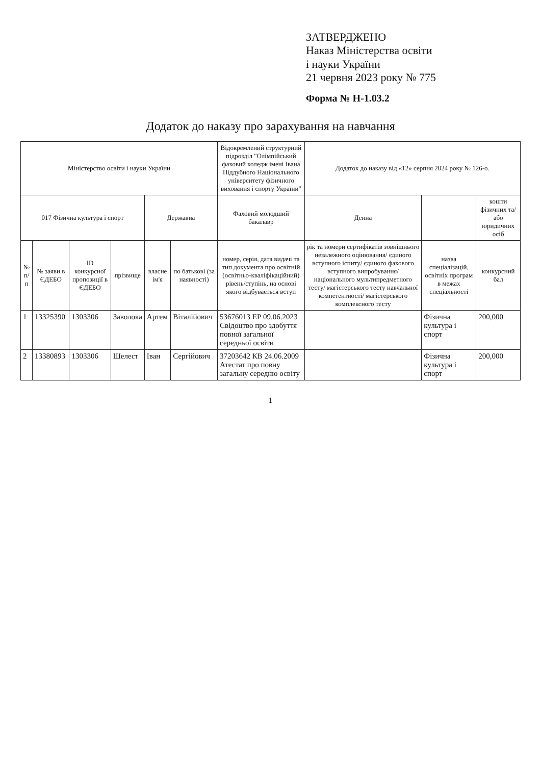ЗАТВЕРДЖЕНО
Наказ Міністерства освіти
і науки України
21 червня 2023 року № 775
Форма № Н-1.03.2
Додаток до наказу про зарахування на навчання
| Міністерство освіти і науки України | | | | | | Відокремлений структурний підрозділ "Олімпійський фаховий коледж імені Івана Піддубного Національного університету фізичного виховання і спорту України" | Додаток до наказу від «12» серпня 2024 року № 126-о. | | |
| 017 Фізична культура і спорт | | | | Державна | | Фаховий молодший бакалавр | Денна | | кошти фізичних та/або юридичних осіб |
| № п/п | № заяви в ЄДЕБО | ID конкурсної пропозиції в ЄДЕБО | прізвище | власне ім'я | по батькові (за наявності) | номер, серія, дата видачі та тип документа про освітній (освітньо-кваліфікаційний) рівень/ступінь, на основі якого відбувається вступ | рік та номери сертифікатів зовнішнього незалежного оцінювання/ єдиного вступного іспиту/ єдиного фахового вступного випробування/ національного мультипредметного тесту/ магістерського тесту навчальної компетентності/ магістерського комплексного тесту | назва спеціалізацій, освітніх програм в межах спеціальності | конкурсний бал |
| 1 | 13325390 | 1303306 | Заволока | Артем | Віталійович | 53676013 ЕР 09.06.2023 Свідоцтво про здобуття повної загальної середньої освіти | | Фізична культура і спорт | 200,000 |
| 2 | 13380893 | 1303306 | Шелест | Іван | Сергійович | 37203642 КВ 24.06.2009 Атестат про повну загальну середню освіту | | Фізична культура і спорт | 200,000 |
1